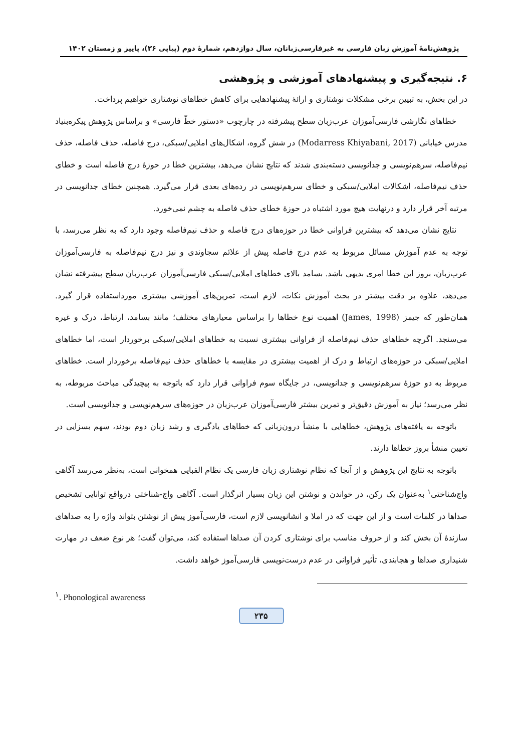پژوهش‌نامهٔ آموزش زبان فارسی به غیرفارسی‌زبانان، سال دوازدهم، شمارهٔ دوم (پیاپی ۲۶)، پاییز و زمستان ۱۴۰۲
۶. نتیجه‌گیری و پیشنهادهای آموزشی و پژوهشی
در این بخش، به تبیین برخی مشکلات نوشتاری و ارائهٔ پیشنهادهایی برای کاهش خطاهای نوشتاری خواهیم پرداخت.
خطاهای نگارشی فارسی‌آموزان عرب‌زبان سطح پیشرفته در چارچوب «دستور خطّ فارسی» و براساس پژوهش پیکره‌بنیاد مدرس خیابانی (Modarress Khiyabani, 2017) در شش گروه، اشکال‌های املایی/سبکی، درج فاصله، حذف فاصله، حذف نیم‌فاصله، سرهم‌نویسی و جدانویسی دسته‌بندی شدند که نتایج نشان می‌دهد، بیشترین خطا در حوزهٔ درج فاصله است و خطای حذف نیم‌فاصله، اشکالات املایی/سبکی و خطای سرهم‌نویسی در رده‌های بعدی قرار می‌گیرد. همچنین خطای جدانویسی در مرتبه آخر قرار دارد و درنهایت هیچ مورد اشتباه در حوزهٔ خطای حذف فاصله به چشم نمی‌خورد.
نتایج نشان می‌دهد که بیشترین فراوانی خطا در حوزه‌های درج فاصله و حذف نیم‌فاصله وجود دارد که به نظر می‌رسد، با توجه به عدم آموزش مسائل مربوط به عدم درج فاصله پیش از علائم سجاوندی و نیز درج نیم‌فاصله به فارسی‌آموزان عرب‌زبان، بروز این خطا امری بدیهی باشد. بسامد بالای خطاهای املایی/سبکی فارسی‌آموزان عرب‌زبان سطح پیشرفته نشان می‌دهد، علاوه بر دقت بیشتر در بحث آموزش نکات، لازم است، تمرین‌های آموزشی بیشتری مورداستفاده قرار گیرد. همان‌طور که جیمز (James, 1998) اهمیت نوع خطاها را براساس معیارهای مختلف؛ مانند بسامد، ارتباط، درک و غیره می‌سنجد. اگرچه خطاهای حذف نیم‌فاصله از فراوانی بیشتری نسبت به خطاهای املایی/سبکی برخوردار است، اما خطاهای املایی/سبکی در حوزه‌های ارتباط و درک از اهمیت بیشتری در مقایسه با خطاهای حذف نیم‌فاصله برخوردار است. خطاهای مربوط به دو حوزهٔ سرهم‌نویسی و جدانویسی، در جایگاه سوم فراوانی قرار دارد که باتوجه به پیچیدگی مباحث مربوطه، به نظر می‌رسد؛ نیاز به آموزش دقیق‌تر و تمرین بیشتر فارسی‌آموزان عرب‌زبان در حوزه‌های سرهم‌نویسی و جدانویسی است.
باتوجه به یافته‌های پژوهش، خطاهایی با منشأ درون‌زبانی که خطاهای یادگیری و رشد زبان دوم بودند، سهم بسزایی در تعیین منشأ بروز خطاها دارند.
باتوجه به نتایج این پژوهش و از آنجا که نظام نوشتاری زبان فارسی یک نظام الفبایی همخوانی است، به‌نظر می‌رسد آگاهی واج‌شناختی<sup>۱</sup> به‌عنوان یک رکن، در خواندن و نوشتن این زبان بسیار اثرگذار است. آگاهی واج-شناختی درواقع توانایی تشخیص صداها در کلمات است و از این جهت که در املا و انشانویسی لازم است، فارسی‌آموز پیش از نوشتن بتواند واژه را به صداهای سازندهٔ آن بخش کند و از حروف مناسب برای نوشتاری کردن آن صداها استفاده کند، می‌توان گفت؛ هر نوع ضعف در مهارت شنیداری صداها و هجابندی، تأثیر فراوانی در عدم درست‌نویسی فارسی‌آموز خواهد داشت.
<sup>۱</sup>. Phonological awareness
۲۳۵